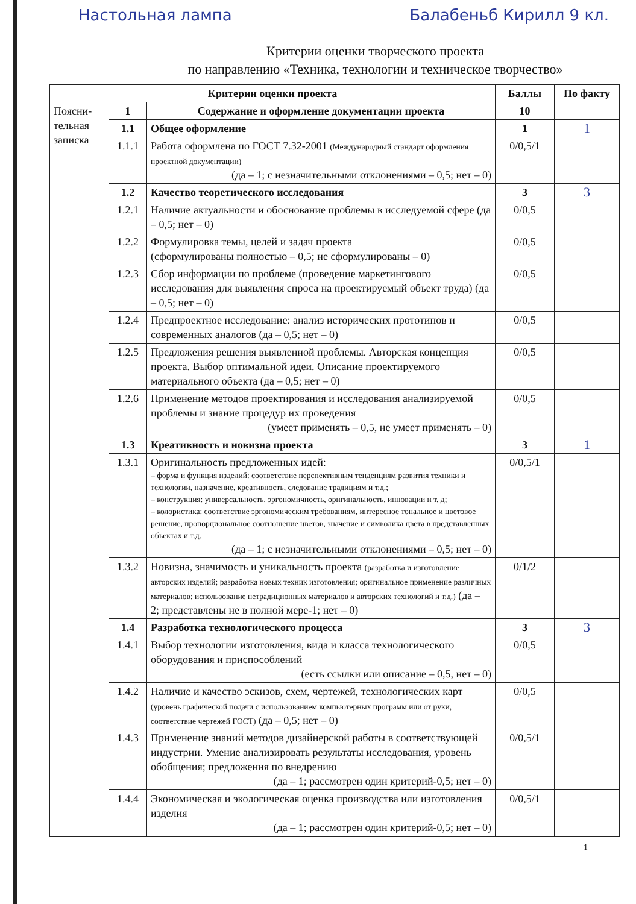Настольная лампа Балабеньб Кирилл 9 кл.
Критерии оценки творческого проекта
по направлению «Техника, технологии и техническое творчество»
| Критерии оценки проекта | | | Баллы | По факту |
| --- | --- | --- | --- | --- |
| Поясни- тельная записка | 1 | Содержание и оформление документации проекта | 10 | |
| | 1.1 | Общее оформление | 1 | 1 |
| | 1.1.1 | Работа оформлена по ГОСТ 7.32-2001 (Международный стандарт оформления проектной документации) (да – 1; с незначительными отклонениями – 0,5; нет – 0) | 0/0,5/1 | |
| | 1.2 | Качество теоретического исследования | 3 | 3 |
| | 1.2.1 | Наличие актуальности и обоснование проблемы в исследуемой сфере (да – 0,5; нет – 0) | 0/0,5 | |
| | 1.2.2 | Формулировка темы, целей и задач проекта (сформулированы полностью – 0,5; не сформулированы – 0) | 0/0,5 | |
| | 1.2.3 | Сбор информации по проблеме (проведение маркетингового исследования для выявления спроса на проектируемый объект труда) (да – 0,5; нет – 0) | 0/0,5 | |
| | 1.2.4 | Предпроектное исследование: анализ исторических прототипов и современных аналогов (да – 0,5; нет – 0) | 0/0,5 | |
| | 1.2.5 | Предложения решения выявленной проблемы. Авторская концепция проекта. Выбор оптимальной идеи. Описание проектируемого материального объекта (да – 0,5; нет – 0) | 0/0,5 | |
| | 1.2.6 | Применение методов проектирования и исследования анализируемой проблемы и знание процедур их проведения (умеет применять – 0,5, не умеет применять – 0) | 0/0,5 | |
| | 1.3 | Креативность и новизна проекта | 3 | 1 |
| | 1.3.1 | Оригинальность предложенных идей: – форма и функция изделий: соответствие перспективным тенденциям развития техники и технологии, назначение, креативность, следование традициям и т.д.; – конструкция: универсальность, эргономичность, оригинальность, инновации и т. д; – колористика: соответствие эргономическим требованиям, интересное тональное и цветовое решение, пропорциональное соотношение цветов, значение и символика цвета в представленных объектах и т.д. (да – 1; с незначительными отклонениями – 0,5; нет – 0) | 0/0,5/1 | |
| | 1.3.2 | Новизна, значимость и уникальность проекта (разработка и изготовление авторских изделий; разработка новых техник изготовления; оригинальное применение различных материалов; использование нетрадиционных материалов и авторских технологий и т.д.) (да – 2; представлены не в полной мере-1; нет – 0) | 0/1/2 | |
| | 1.4 | Разработка технологического процесса | 3 | 3 |
| | 1.4.1 | Выбор технологии изготовления, вида и класса технологического оборудования и приспособлений (есть ссылки или описание – 0,5, нет – 0) | 0/0,5 | |
| | 1.4.2 | Наличие и качество эскизов, схем, чертежей, технологических карт (уровень графической подачи с использованием компьютерных программ или от руки, соответствие чертежей ГОСТ) (да – 0,5; нет – 0) | 0/0,5 | |
| | 1.4.3 | Применение знаний методов дизайнерской работы в соответствующей индустрии. Умение анализировать результаты исследования, уровень обобщения; предложения по внедрению (да – 1; рассмотрен один критерий-0,5; нет – 0) | 0/0,5/1 | |
| | 1.4.4 | Экономическая и экологическая оценка производства или изготовления изделия (да – 1; рассмотрен один критерий-0,5; нет – 0) | 0/0,5/1 | |
1